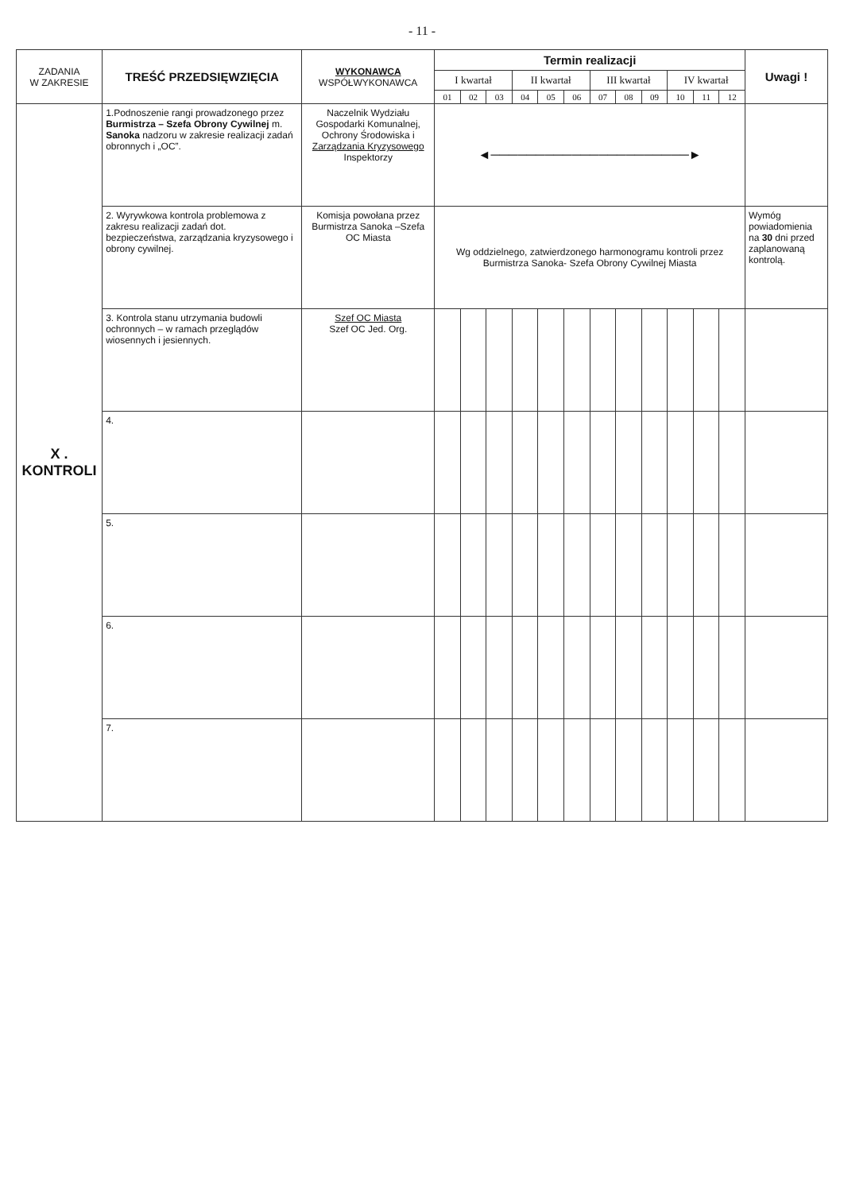- 11 -
| ZADANIA W ZAKRESIE | TREŚĆ PRZEDSIĘWZIĘCIA | WYKONAWCA WSPÓŁWYKONAWCA | Termin realizacji | | | | | | | | | | | | Uwagi ! |
| --- | --- | --- | --- | --- | --- | --- | --- | --- | --- | --- | --- | --- | --- | --- | --- |
| | | | I kwartał | | | II kwartał | | | III kwartał | | | IV kwartał | | | |
| | | | 01 | 02 | 03 | 04 | 05 | 06 | 07 | 08 | 09 | 10 | 11 | 12 | |
| X . KONTROLI | 1.Podnoszenie rangi prowadzonego przez Burmistrza – Szefa Obrony Cywilnej m. Sanoka nadzoru w zakresie realizacji zadań obronnych i „OC”. | Naczelnik Wydziału Gospodarki Komunalnej, Ochrony Środowiska i Zarządzania Kryzysowego Inspektorzy | ◄──────────────────────► | | | | | | | | | | | | |
| | 2. Wyrywkowa kontrola problemowa z zakresu realizacji zadań dot. bezpieczeństwa, zarządzania kryzysowego i obrony cywilnej. | Komisja powołana przez Burmistrza Sanoka –Szefa OC Miasta | Wg oddzielnego, zatwierdzonego harmonogramu kontroli przez Burmistrza Sanoka- Szefa Obrony Cywilnej Miasta | | | | | | | | | | | | Wymóg powiadomienia na 30 dni przed zaplanowaną kontrolą. |
| | 3. Kontrola stanu utrzymania budowli ochronnych – w ramach przeglądów wiosennych i jesiennych. | Szef OC Miasta Szef OC Jed. Org. | | | | | | | | | | | | | |
| | 4. | | | | | | | | | | | | | | |
| | 5. | | | | | | | | | | | | | | |
| | 6. | | | | | | | | | | | | | | |
| | 7. | | | | | | | | | | | | | | |